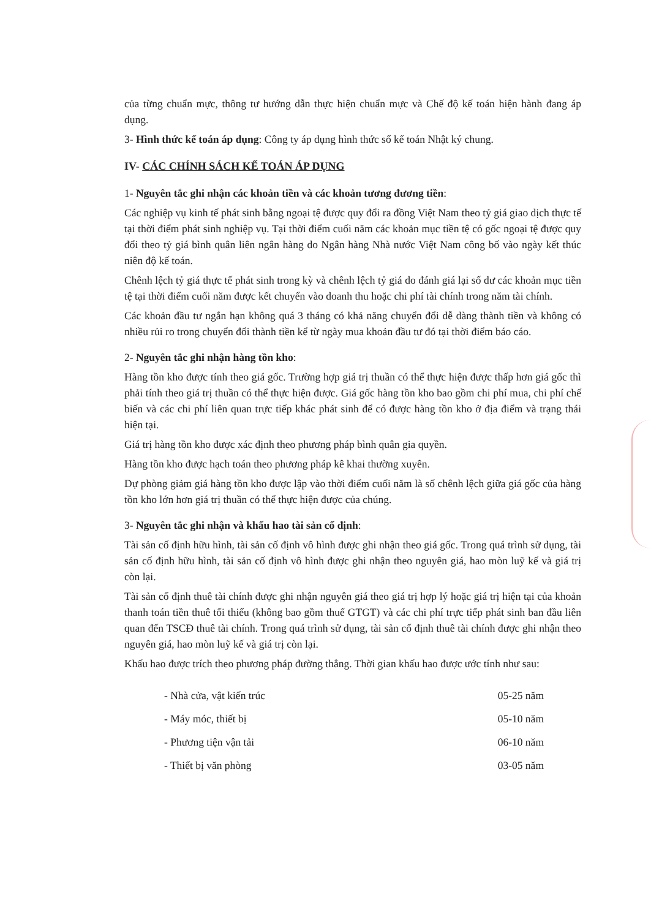của từng chuẩn mực, thông tư hướng dẫn thực hiện chuẩn mực và Chế độ kế toán hiện hành đang áp dụng.
3- Hình thức kế toán áp dụng: Công ty áp dụng hình thức sổ kế toán Nhật ký chung.
IV- CÁC CHÍNH SÁCH KẾ TOÁN ÁP DỤNG
1- Nguyên tắc ghi nhận các khoản tiền và các khoản tương đương tiền:
Các nghiệp vụ kinh tế phát sinh bằng ngoại tệ được quy đổi ra đồng Việt Nam theo tỷ giá giao dịch thực tế tại thời điểm phát sinh nghiệp vụ. Tại thời điểm cuối năm các khoản mục tiền tệ có gốc ngoại tệ được quy đổi theo tỷ giá bình quân liên ngân hàng do Ngân hàng Nhà nước Việt Nam công bố vào ngày kết thúc niên độ kế toán.
Chênh lệch tỷ giá thực tế phát sinh trong kỳ và chênh lệch tỷ giá do đánh giá lại số dư các khoản mục tiền tệ tại thời điểm cuối năm được kết chuyển vào doanh thu hoặc chi phí tài chính trong năm tài chính.
Các khoản đầu tư ngắn hạn không quá 3 tháng có khả năng chuyển đổi dễ dàng thành tiền và không có nhiều rủi ro trong chuyển đổi thành tiền kể từ ngày mua khoản đầu tư đó tại thời điểm báo cáo.
2- Nguyên tắc ghi nhận hàng tồn kho:
Hàng tồn kho được tính theo giá gốc. Trường hợp giá trị thuần có thể thực hiện được thấp hơn giá gốc thì phải tính theo giá trị thuần có thể thực hiện được. Giá gốc hàng tồn kho bao gồm chi phí mua, chi phí chế biến và các chi phí liên quan trực tiếp khác phát sinh để có được hàng tồn kho ở địa điểm và trạng thái hiện tại.
Giá trị hàng tồn kho được xác định theo phương pháp bình quân gia quyền.
Hàng tồn kho được hạch toán theo phương pháp kê khai thường xuyên.
Dự phòng giảm giá hàng tồn kho được lập vào thời điểm cuối năm là số chênh lệch giữa giá gốc của hàng tồn kho lớn hơn giá trị thuần có thể thực hiện được của chúng.
3- Nguyên tắc ghi nhận và khấu hao tài sản cố định:
Tài sản cố định hữu hình, tài sản cố định vô hình được ghi nhận theo giá gốc. Trong quá trình sử dụng, tài sản cố định hữu hình, tài sản cố định vô hình được ghi nhận theo nguyên giá, hao mòn luỹ kế và giá trị còn lại.
Tài sản cố định thuê tài chính được ghi nhận nguyên giá theo giá trị hợp lý hoặc giá trị hiện tại của khoản thanh toán tiền thuê tối thiểu (không bao gồm thuế GTGT) và các chi phí trực tiếp phát sinh ban đầu liên quan đến TSCĐ thuê tài chính. Trong quá trình sử dụng, tài sản cố định thuê tài chính được ghi nhận theo nguyên giá, hao mòn luỹ kế và giá trị còn lại.
Khấu hao được trích theo phương pháp đường thẳng. Thời gian khấu hao được ước tính như sau:
| - Nhà cửa, vật kiến trúc | 05-25 năm |
| - Máy móc, thiết bị | 05-10 năm |
| - Phương tiện vận tải | 06-10 năm |
| - Thiết bị văn phòng | 03-05 năm |